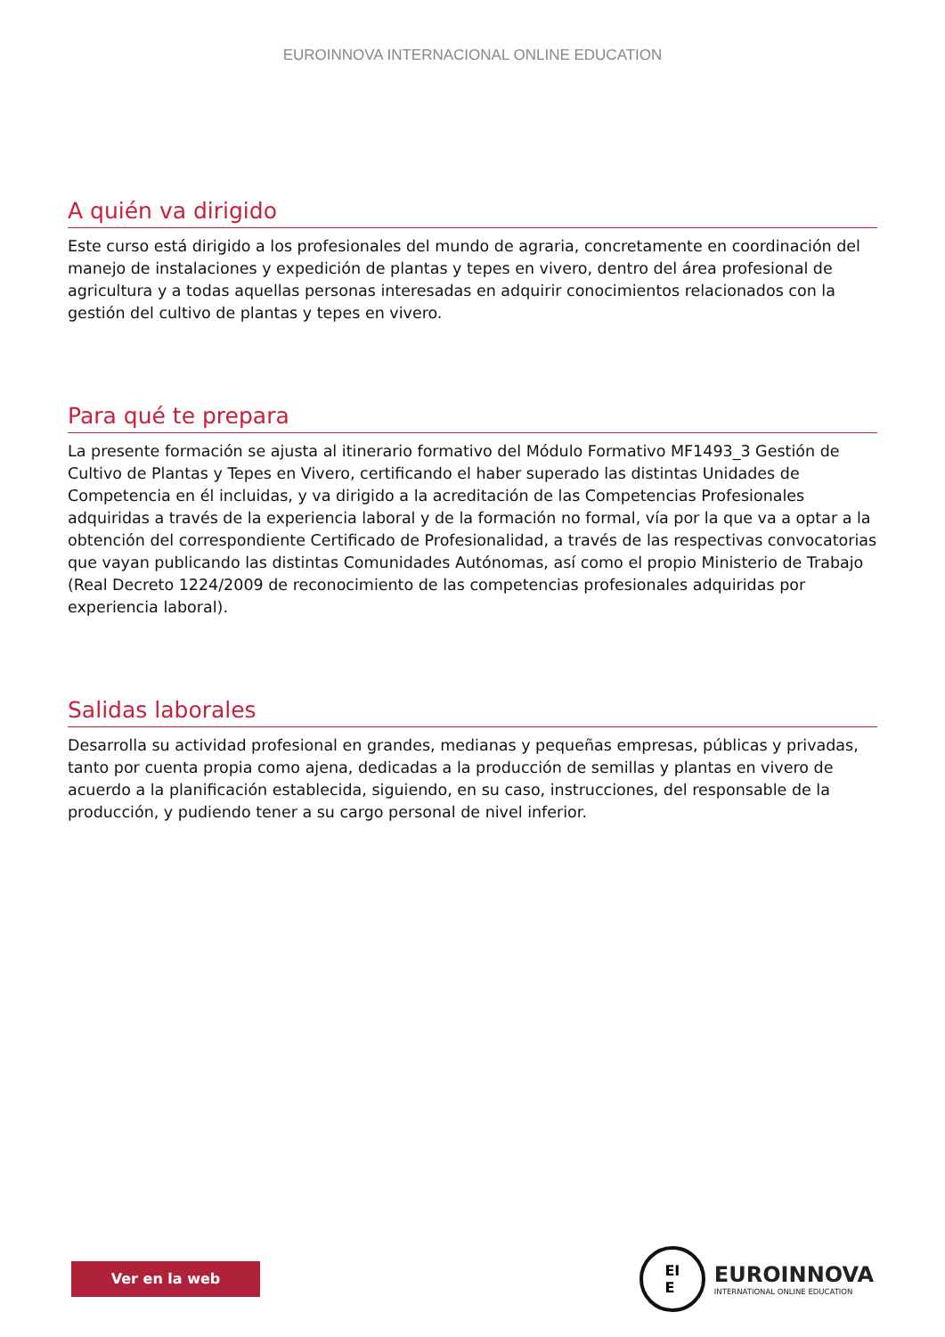EUROINNOVA INTERNACIONAL ONLINE EDUCATION
A quién va dirigido
Este curso está dirigido a los profesionales del mundo de agraria, concretamente en coordinación del manejo de instalaciones y expedición de plantas y tepes en vivero, dentro del área profesional de agricultura y a todas aquellas personas interesadas en adquirir conocimientos relacionados con la gestión del cultivo de plantas y tepes en vivero.
Para qué te prepara
La presente formación se ajusta al itinerario formativo del Módulo Formativo MF1493_3 Gestión de Cultivo de Plantas y Tepes en Vivero, certificando el haber superado las distintas Unidades de Competencia en él incluidas, y va dirigido a la acreditación de las Competencias Profesionales adquiridas a través de la experiencia laboral y de la formación no formal, vía por la que va a optar a la obtención del correspondiente Certificado de Profesionalidad, a través de las respectivas convocatorias que vayan publicando las distintas Comunidades Autónomas, así como el propio Ministerio de Trabajo (Real Decreto 1224/2009 de reconocimiento de las competencias profesionales adquiridas por experiencia laboral).
Salidas laborales
Desarrolla su actividad profesional en grandes, medianas y pequeñas empresas, públicas y privadas, tanto por cuenta propia como ajena, dedicadas a la producción de semillas y plantas en vivero de acuerdo a la planificación establecida, siguiendo, en su caso, instrucciones, del responsable de la producción, y pudiendo tener a su cargo personal de nivel inferior.
Ver en la web
EI
E
EUROINNOVA
INTERNATIONAL ONLINE EDUCATION